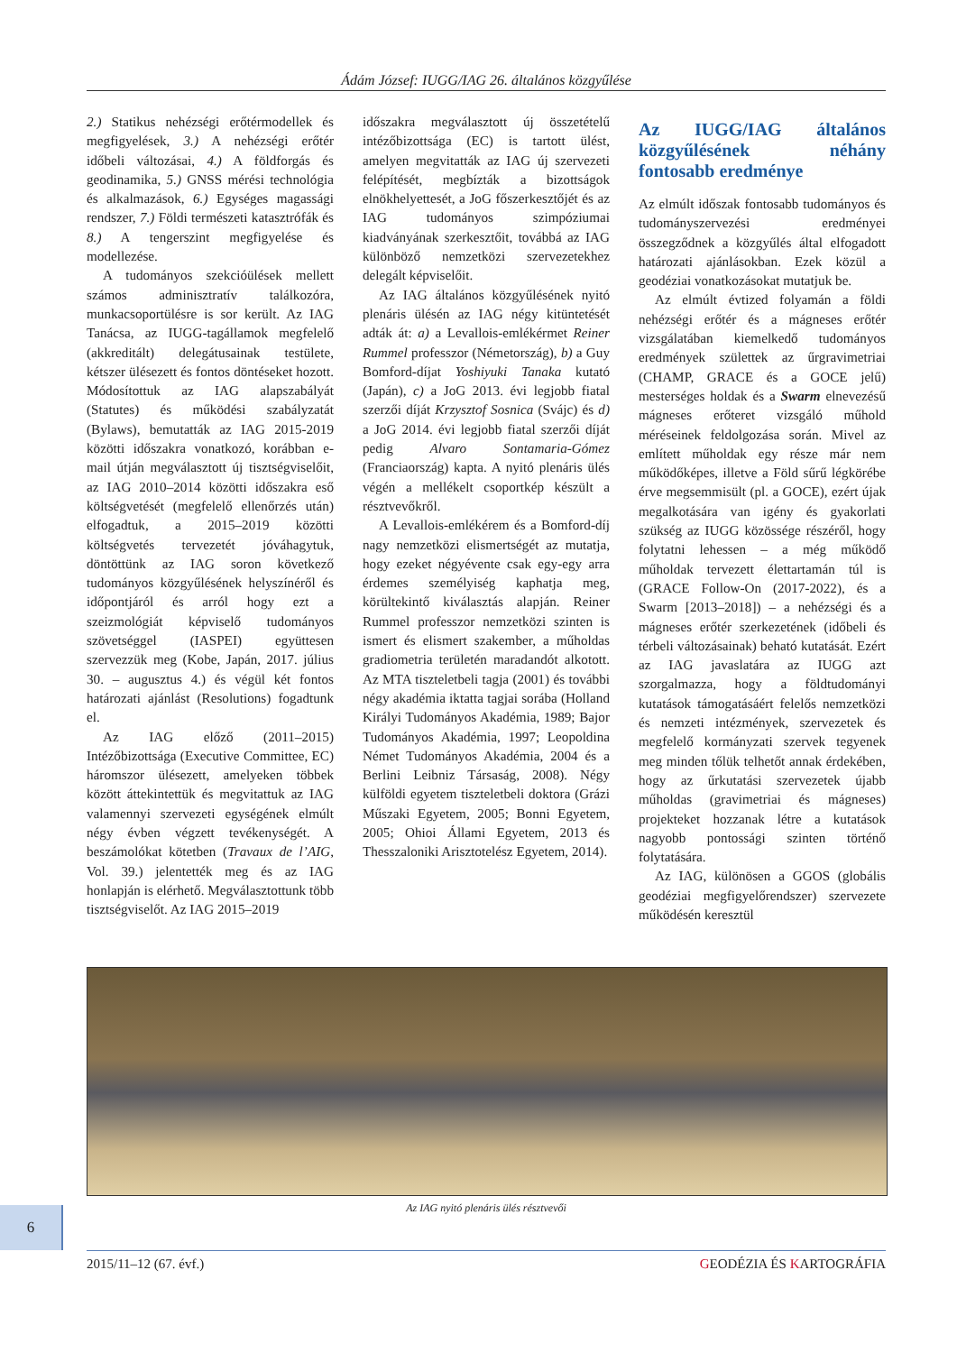Ádám József: IUGG/IAG 26. általános közgyűlése
2.) Statikus nehézségi erőtérmodellek és megfigyelések, 3.) A nehézségi erőtér időbeli változásai, 4.) A földforgás és geodinamika, 5.) GNSS mérési technológia és alkalmazások, 6.) Egységes magassági rendszer, 7.) Földi természeti katasztrófák és 8.) A tengerszint megfigyelése és modellezése.
A tudományos szekcióülések mellett számos adminisztratív találkozóra, munkacsoportülésre is sor került. Az IAG Tanácsa, az IUGG-tagállamok megfelelő (akkreditált) delegátusainak testülete, kétszer ülésezett és fontos döntéseket hozott. Módosítottuk az IAG alapszabályát (Statutes) és működési szabályzatát (Bylaws), bemutatták az IAG 2015-2019 közötti időszakra vonatkozó, korábban e-mail útján megválasztott új tisztségviselőit, az IAG 2010–2014 közötti időszakra eső költségvetését (megfelelő ellenőrzés után) elfogadtuk, a 2015–2019 közötti költségvetés tervezetét jóváhagytuk, döntöttünk az IAG soron következő tudományos közgyűlésének helyszínéről és időpontjáról és arról hogy ezt a szeizmológiát képviselő tudományos szövetséggel (IASPEI) együttesen szervezzük meg (Kobe, Japán, 2017. július 30. – augusztus 4.) és végül két fontos határozati ajánlást (Resolutions) fogadtunk el.
Az IAG előző (2011–2015) Intézőbizottsága (Executive Committee, EC) háromszor ülésezett, amelyeken többek között áttekintettük és megvitattuk az IAG valamennyi szervezeti egységének elmúlt négy évben végzett tevékenységét. A beszámolókat kötetben (Travaux de l’AIG, Vol. 39.) jelentették meg és az IAG honlapján is elérhető. Megválasztottunk több tisztségviselőt. Az IAG 2015–2019
időszakra megválasztott új összetételű intézőbizottsága (EC) is tartott ülést, amelyen megvitatták az IAG új szervezeti felépítését, megbízták a bizottságok elnökhelyettesét, a JoG főszerkesztőjét és az IAG tudományos szimpóziumai kiadványának szerkesztőit, továbbá az IAG különböző nemzetközi szervezetekhez delegált képviselőit.
Az IAG általános közgyűlésének nyitó plenáris ülésén az IAG négy kitüntetését adták át: a) a Levallois-emlékérmet Reiner Rummel professzor (Németország), b) a Guy Bomford-díjat Yoshiyuki Tanaka kutató (Japán), c) a JoG 2013. évi legjobb fiatal szerzői díját Krzysztof Sosnica (Svájc) és d) a JoG 2014. évi legjobb fiatal szerzői díját pedig Alvaro Sontamaria-Gómez (Franciaország) kapta. A nyitó plenáris ülés végén a mellékelt csoportkép készült a résztvevőkről.
A Levallois-emlékérem és a Bomford-díj nagy nemzetközi elismertségét az mutatja, hogy ezeket négyévente csak egy-egy arra érdemes személyiség kaphatja meg, körültekintő kiválasztás alapján. Reiner Rummel professzor nemzetközi szinten is ismert és elismert szakember, a műholdas gradiometria területén maradandót alkotott. Az MTA tiszteletbeli tagja (2001) és további négy akadémia iktatta tagjai sorába (Holland Királyi Tudományos Akadémia, 1989; Bajor Tudományos Akadémia, 1997; Leopoldina Német Tudományos Akadémia, 2004 és a Berlini Leibniz Társaság, 2008). Négy külföldi egyetem tiszteletbeli doktora (Grázi Műszaki Egyetem, 2005; Bonni Egyetem, 2005; Ohioi Állami Egyetem, 2013 és Thesszaloniki Arisztotelész Egyetem, 2014).
Az IUGG/IAG általános közgyűlésének néhány fontosabb eredménye
Az elmúlt időszak fontosabb tudományos és tudományszervezési eredményei összegződnek a közgyűlés által elfogadott határozati ajánlásokban. Ezek közül a geodéziai vonatkozásokat mutatjuk be.
Az elmúlt évtized folyamán a földi nehézségi erőtér és a mágneses erőtér vizsgálatában kiemelkedő tudományos eredmények születtek az űrgravimetriai (CHAMP, GRACE és a GOCE jelű) mesterséges holdak és a Swarm elnevezésű mágneses erőteret vizsgáló műhold méréseinek feldolgozása során. Mivel az említett műholdak egy része már nem működőképes, illetve a Föld sűrű légkörébe érve megsemmisült (pl. a GOCE), ezért újak megalkotására van igény és gyakorlati szükség az IUGG közössége részéről, hogy folytatni lehessen – a még működő műholdak tervezett élettartamán túl is (GRACE Follow-On (2017-2022), és a Swarm [2013–2018]) – a nehézségi és a mágneses erőtér szerkezetének (időbeli és térbeli változásainak) beható kutatását. Ezért az IAG javaslatára az IUGG azt szorgalmazza, hogy a földtudományi kutatások támogatásáért felelős nemzetközi és nemzeti intézmények, szervezetek és megfelelő kormányzati szervek tegyenek meg minden tőlük telhetőt annak érdekében, hogy az űrkutatási szervezetek újabb műholdas (gravimetriai és mágneses) projekteket hozzanak létre a kutatások nagyobb pontossági szinten történő folytatására.
Az IAG, különösen a GGOS (globális geodéziai megfigyelőrendszer) szervezete működésén keresztül
Az IAG nyitó plenáris ülés résztvevői
6
2015/11–12 (67. évf.) GEODÉZIA ÉS KARTOGRÁFIA